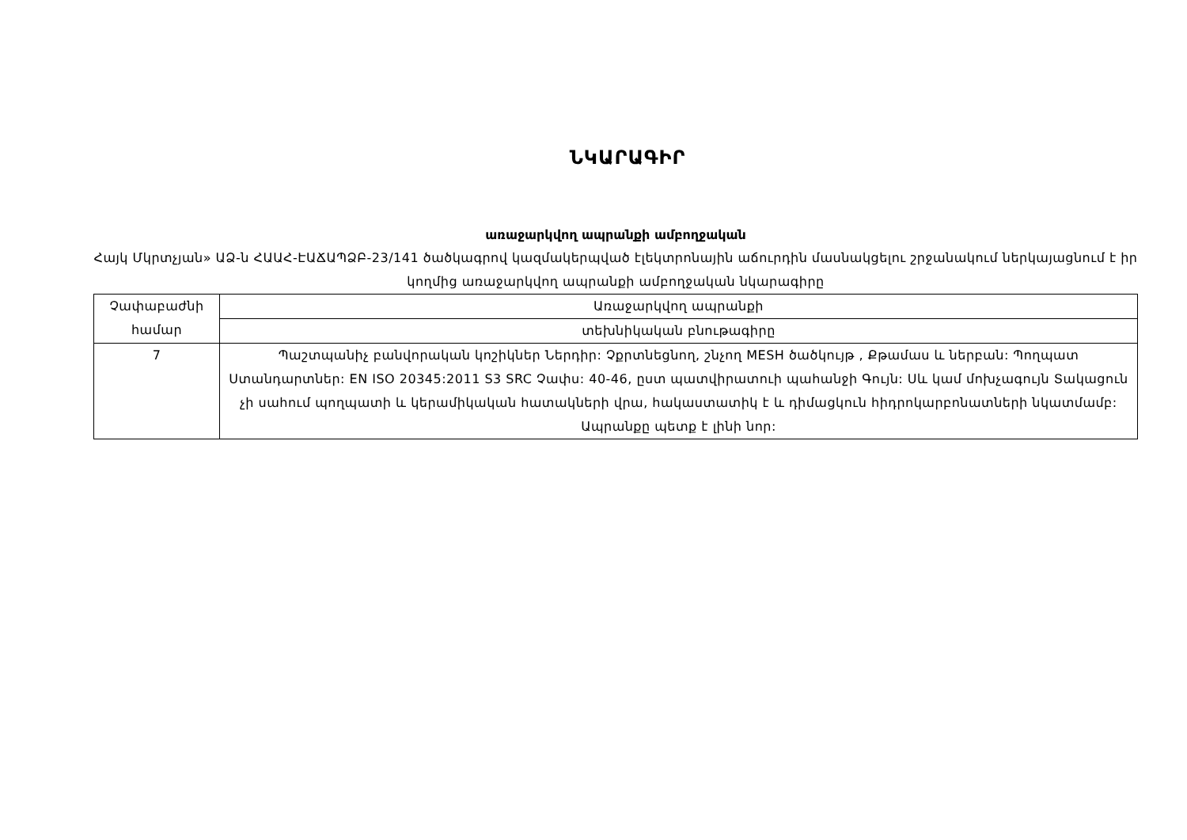ՆԿԱՐԱԳԻՐ
առաջարկվող ապրանքի ամբողջական
Հայկ Մկրտչյան» ԱՁ-ն ՀԱԱՀ-ԷԱՃԱՊՁԲ-23/141 ծածկագրով կազմակերպված էլեկտրոնային աճուրդին մասնակցելու շրջանակում ներկայացնում է իր կողմից առաջարկվող ապրանքի ամբողջական նկարագիրը
| Չափաբաժնի համար | Առաջարկվող ապրանքի |
| | տեխնիկական բնութագիրը |
| 7 | Պաշտպանիչ բանվորական կոշիկներ Ներդիր: Չքրտնեցնող, շնչող MESH ծածկույթ , Քթամաս և ներբան: Պողպատ Ստանդարտներ: EN ISO 20345:2011 S3 SRC Չափս: 40-46, ըստ պատվիրատուի պահանջի Գույն: Սև կամ մոխչագույն Տակացուն չի սահում պողպատի և կերամիկական հատակների վրա, հակաստատիկ է և դիմացկուն հիդրոկարբոնատների նկատմամբ: Ապրանքը պետք է լինի նոր: |